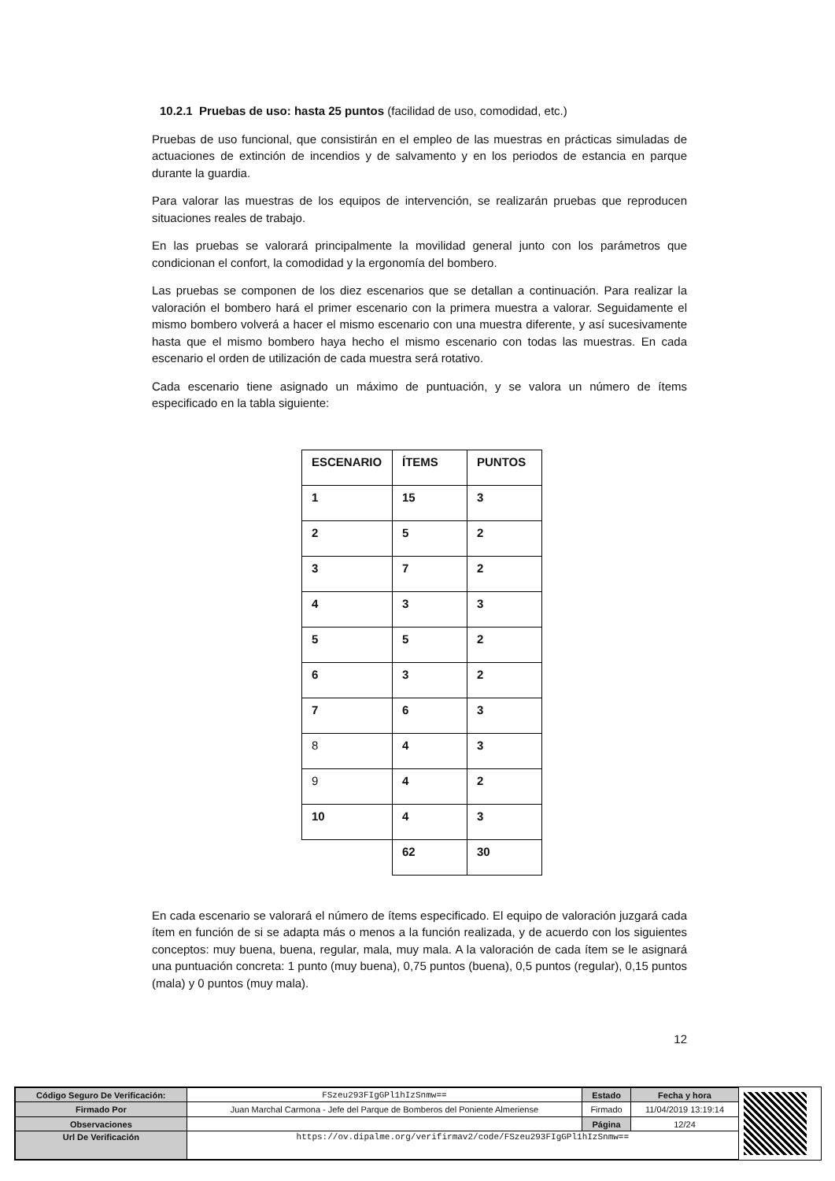10.2.1 Pruebas de uso: hasta 25 puntos (facilidad de uso, comodidad, etc.)
Pruebas de uso funcional, que consistirán en el empleo de las muestras en prácticas simuladas de actuaciones de extinción de incendios y de salvamento y en los periodos de estancia en parque durante la guardia.
Para valorar las muestras de los equipos de intervención, se realizarán pruebas que reproducen situaciones reales de trabajo.
En las pruebas se valorará principalmente la movilidad general junto con los parámetros que condicionan el confort, la comodidad y la ergonomía del bombero.
Las pruebas se componen de los diez escenarios que se detallan a continuación. Para realizar la valoración el bombero hará el primer escenario con la primera muestra a valorar. Seguidamente el mismo bombero volverá a hacer el mismo escenario con una muestra diferente, y así sucesivamente hasta que el mismo bombero haya hecho el mismo escenario con todas las muestras. En cada escenario el orden de utilización de cada muestra será rotativo.
Cada escenario tiene asignado un máximo de puntuación, y se valora un número de ítems especificado en la tabla siguiente:
| ESCENARIO | ÍTEMS | PUNTOS |
| 1 | 15 | 3 |
| 2 | 5 | 2 |
| 3 | 7 | 2 |
| 4 | 3 | 3 |
| 5 | 5 | 2 |
| 6 | 3 | 2 |
| 7 | 6 | 3 |
| 8 | 4 | 3 |
| 9 | 4 | 2 |
| 10 | 4 | 3 |
| | 62 | 30 |
En cada escenario se valorará el número de ítems especificado. El equipo de valoración juzgará cada ítem en función de si se adapta más o menos a la función realizada, y de acuerdo con los siguientes conceptos: muy buena, buena, regular, mala, muy mala. A la valoración de cada ítem se le asignará una puntuación concreta: 1 punto (muy buena), 0,75 puntos (buena), 0,5 puntos (regular), 0,15 puntos (mala) y 0 puntos (muy mala).
12
| Código Seguro De Verificación: | FSzeu293FIgGPl1hIzSnmw== | Estado | Fecha y hora |
| Firmado Por | Juan Marchal Carmona - Jefe del Parque de Bomberos del Poniente Almeriense | Firmado | 11/04/2019 13:19:14 |
| Observaciones | | Página | 12/24 |
| Url De Verificación | https://ov.dipalme.org/verifirmav2/code/FSzeu293FIgGPl1hIzSnmw== | | |